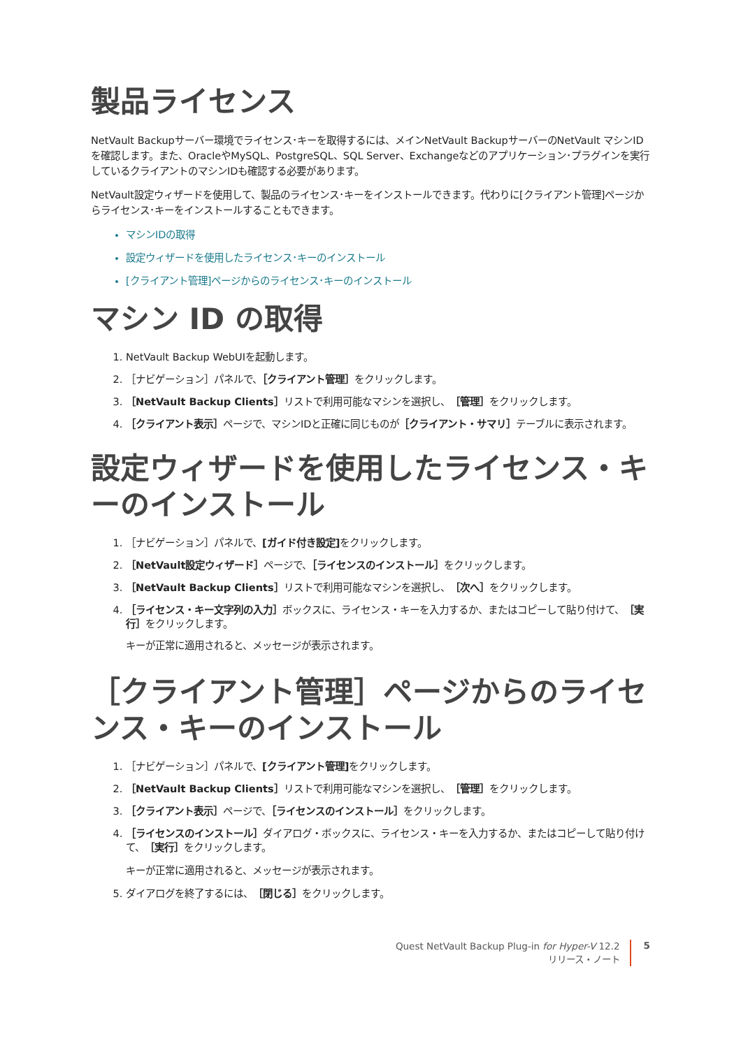製品ライセンス
NetVault Backupサーバー環境でライセンス･キーを取得するには、メインNetVault BackupサーバーのNetVault マシンIDを確認します。また、OracleやMySQL、PostgreSQL、SQL Server、Exchangeなどのアプリケーション･プラグインを実行しているクライアントのマシンIDも確認する必要があります。
NetVault設定ウィザードを使用して、製品のライセンス･キーをインストールできます。代わりに[クライアント管理]ページからライセンス･キーをインストールすることもできます。
マシンIDの取得
設定ウィザードを使用したライセンス･キーのインストール
[クライアント管理]ページからのライセンス･キーのインストール
マシン ID の取得
1. NetVault Backup WebUIを起動します。
2. ［ナビゲーション］パネルで、［クライアント管理］をクリックします。
3. ［NetVault Backup Clients］リストで利用可能なマシンを選択し、［管理］をクリックします。
4. ［クライアント表示］ページで、マシンIDと正確に同じものが［クライアント・サマリ］テーブルに表示されます。
設定ウィザードを使用したライセンス・キーのインストール
1. ［ナビゲーション］パネルで、[ガイド付き設定] をクリックします。
2. ［NetVault設定ウィザード］ページで、［ライセンスのインストール］をクリックします。
3. ［NetVault Backup Clients］リストで利用可能なマシンを選択し、［次へ］をクリックします。
4. ［ライセンス・キー文字列の入力］ボックスに、ライセンス・キーを入力するか、またはコピーして貼り付けて、［実行］をクリックします。
キーが正常に適用されると、メッセージが表示されます。
［クライアント管理］ページからのライセンス・キーのインストール
1. ［ナビゲーション］パネルで、[クライアント管理] をクリックします。
2. ［NetVault Backup Clients］リストで利用可能なマシンを選択し、［管理］をクリックします。
3. ［クライアント表示］ページで、［ライセンスのインストール］をクリックします。
4. ［ライセンスのインストール］ダイアログ・ボックスに、ライセンス・キーを入力するか、またはコピーして貼り付けて、［実行］をクリックします。
キーが正常に適用されると、メッセージが表示されます。
5. ダイアログを終了するには、［閉じる］をクリックします。
Quest NetVault Backup Plug-in for Hyper-V 12.2
リリース・ノート
5